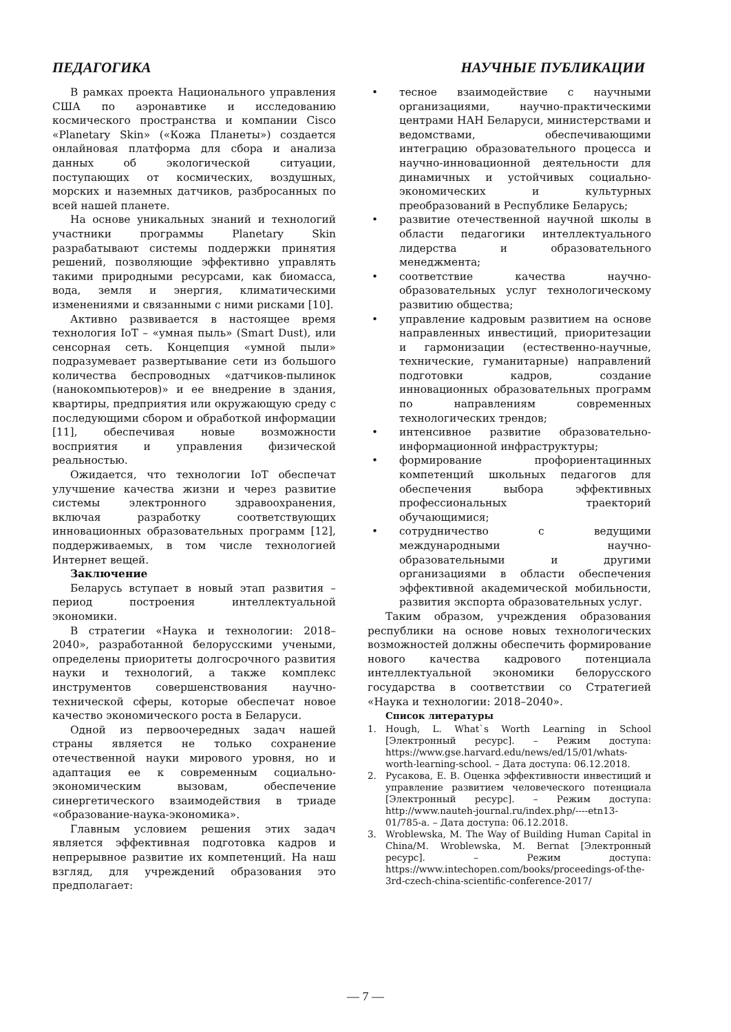ПЕДАГОГИКА НАУЧНЫЕ ПУБЛИКАЦИИ
В рамках проекта Национального управления США по аэронавтике и исследованию космического пространства и компании Cisco «Planetary Skin» («Кожа Планеты») создается онлайновая платформа для сбора и анализа данных об экологической ситуации, поступающих от космических, воздушных, морских и наземных датчиков, разбросанных по всей нашей планете.
На основе уникальных знаний и технологий участники программы Planetary Skin разрабатывают системы поддержки принятия решений, позволяющие эффективно управлять такими природными ресурсами, как биомасса, вода, земля и энергия, климатическими изменениями и связанными с ними рисками [10].
Активно развивается в настоящее время технология IoT – «умная пыль» (Smart Dust), или сенсорная сеть. Концепция «умной пыли» подразумевает развертывание сети из большого количества беспроводных «датчиков-пылинок (нанокомпьютеров)» и ее внедрение в здания, квартиры, предприятия или окружающую среду с последующими сбором и обработкой информации [11], обеспечивая новые возможности восприятия и управления физической реальностью.
Ожидается, что технологии IoT обеспечат улучшение качества жизни и через развитие системы электронного здравоохранения, включая разработку соответствующих инновационных образовательных программ [12], поддерживаемых, в том числе технологией Интернет вещей.
Заключение
Беларусь вступает в новый этап развития – период построения интеллектуальной экономики.
В стратегии «Наука и технологии: 2018–2040», разработанной белорусскими учеными, определены приоритеты долгосрочного развития науки и технологий, а также комплекс инструментов совершенствования научно-технической сферы, которые обеспечат новое качество экономического роста в Беларуси.
Одной из первоочередных задач нашей страны является не только сохранение отечественной науки мирового уровня, но и адаптация ее к современным социально-экономическим вызовам, обеспечение синергетического взаимодействия в триаде «образование-наука-экономика».
Главным условием решения этих задач является эффективная подготовка кадров и непрерывное развитие их компетенций. На наш взгляд, для учреждений образования это предполагает:
• тесное взаимодействие с научными организациями, научно-практическими центрами НАН Беларуси, министерствами и ведомствами, обеспечивающими интеграцию образовательного процесса и научно-инновационной деятельности для динамичных и устойчивых социально-экономических и культурных преобразований в Республике Беларусь;
• развитие отечественной научной школы в области педагогики интеллектуального лидерства и образовательного менеджмента;
• соответствие качества научно-образовательных услуг технологическому развитию общества;
• управление кадровым развитием на основе направленных инвестиций, приоритезации и гармонизации (естественно-научные, технические, гуманитарные) направлений подготовки кадров, создание инновационных образовательных программ по направлениям современных технологических трендов;
• интенсивное развитие образовательно-информационной инфраструктуры;
• формирование профориентацинных компетенций школьных педагогов для обеспечения выбора эффективных профессиональных траекторий обучающимися;
• сотрудничество с ведущими международными научно-образовательными и другими организациями в области обеспечения эффективной академической мобильности, развития экспорта образовательных услуг.
Таким образом, учреждения образования республики на основе новых технологических возможностей должны обеспечить формирование нового качества кадрового потенциала интеллектуальной экономики белорусского государства в соответствии со Стратегией «Наука и технологии: 2018–2040».
Список литературы
1. Hough, L. What`s Worth Learning in School [Электронный ресурс]. – Режим доступа: https://www.gse.harvard.edu/news/ed/15/01/whats-worth-learning-school. – Дата доступа: 06.12.2018.
2. Русакова, Е. В. Оценка эффективности инвестиций и управление развитием человеческого потенциала [Электронный ресурс]. – Режим доступа: http://www.nauteh-journal.ru/index.php/----etn13-01/785-a. – Дата доступа: 06.12.2018.
3. Wroblewska, M. The Way of Building Human Capital in China/M. Wroblewska, M. Bernat [Электронный ресурс]. – Режим доступа: https://www.intechopen.com/books/proceedings-of-the-3rd-czech-china-scientific-conference-2017/
— 7 —